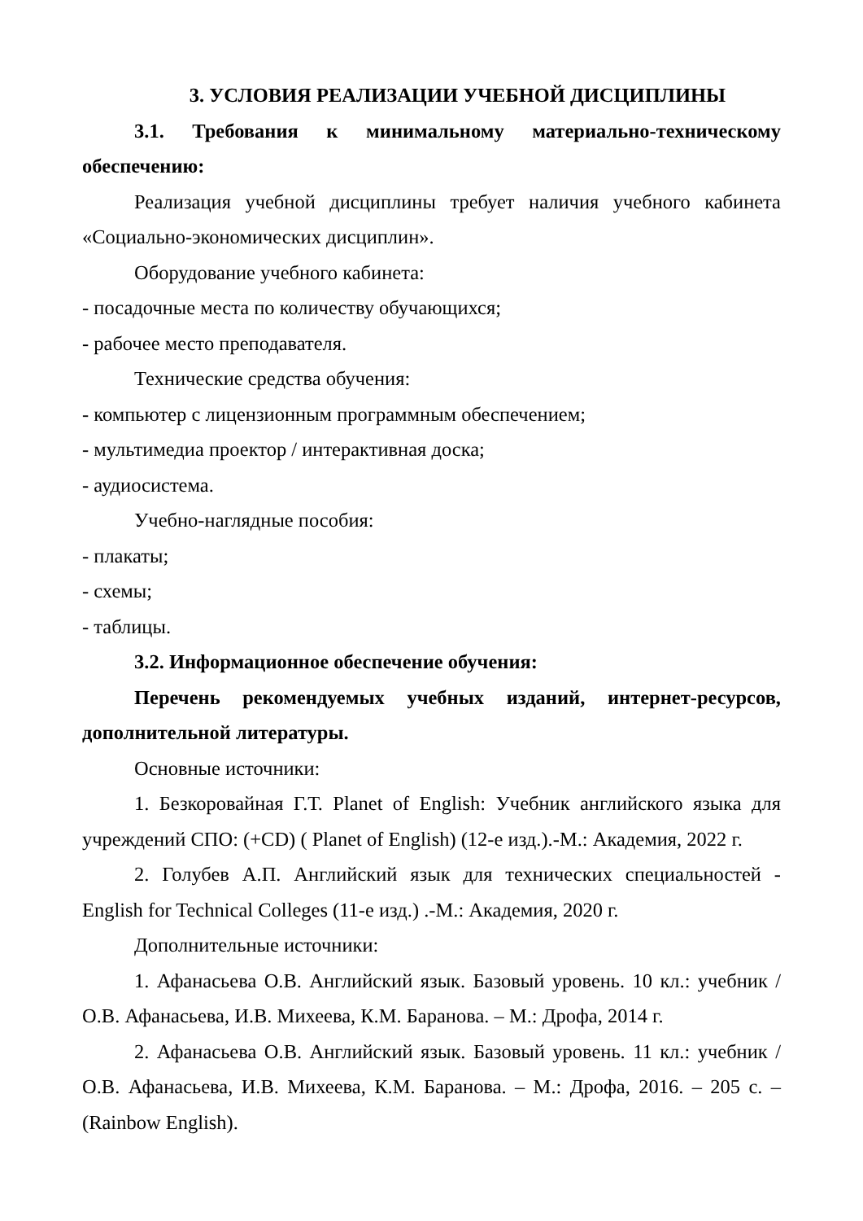3. УСЛОВИЯ РЕАЛИЗАЦИИ УЧЕБНОЙ ДИСЦИПЛИНЫ
3.1. Требования к минимальному материально-техническому обеспечению:
Реализация учебной дисциплины требует наличия учебного кабинета «Социально-экономических дисциплин».
Оборудование учебного кабинета:
- посадочные места по количеству обучающихся;
- рабочее место преподавателя.
Технические средства обучения:
- компьютер с лицензионным программным обеспечением;
- мультимедиа проектор / интерактивная доска;
- аудиосистема.
Учебно-наглядные пособия:
- плакаты;
- схемы;
- таблицы.
3.2. Информационное обеспечение обучения:
Перечень рекомендуемых учебных изданий, интернет-ресурсов, дополнительной литературы.
Основные источники:
1. Безкоровайная Г.Т. Planet of English: Учебник английского языка для учреждений СПО: (+CD) ( Planet of English) (12-е изд.).-М.: Академия, 2022 г.
2. Голубев А.П. Английский язык для технических специальностей - English for Technical Colleges (11-е изд.) .-М.: Академия, 2020 г.
Дополнительные источники:
1. Афанасьева О.В. Английский язык. Базовый уровень. 10 кл.: учебник / О.В. Афанасьева, И.В. Михеева, К.М. Баранова. – М.: Дрофа, 2014 г.
2. Афанасьева О.В. Английский язык. Базовый уровень. 11 кл.: учебник / О.В. Афанасьева, И.В. Михеева, К.М. Баранова. – М.: Дрофа, 2016. – 205 с. – (Rainbow English).